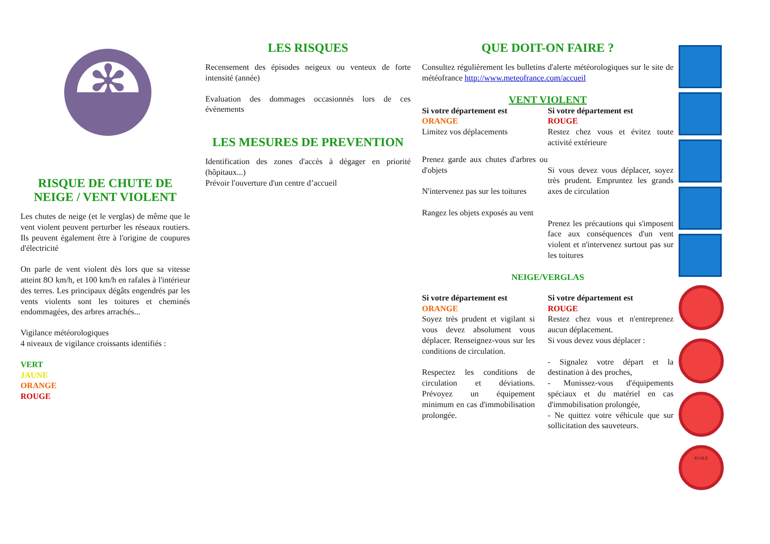✻
RISQUE DE CHUTE DE NEIGE / VENT VIOLENT
Les chutes de neige (et le verglas) de même que le vent violent peuvent perturber les réseaux routiers. Ils peuvent également être à l'origine de coupures d'électricité
On parle de vent violent dès lors que sa vitesse atteint 8O km/h, et 100 km/h en rafales à l'intérieur des terres. Les principaux dégâts engendrés par les vents violents sont les toitures et cheminés endommagées, des arbres arrachés...
Vigilance météorologiques
4 niveaux de vigilance croissants identifiés :
VERT
JAUNE
ORANGE
ROUGE
LES RISQUES
Recensement des épisodes neigeux ou venteux de forte intensité (année)
Evaluation des dommages occasionnés lors de ces évènements
LES MESURES DE PREVENTION
Identification des zones d'accès à dégager en priorité (hôpitaux...)
Prévoir l'ouverture d'un centre d’accueil
QUE DOIT-ON FAIRE ?
Consultez régulièrement les bulletins d'alerte météorologiques sur le site de météofrance http://www.meteofrance.com/accueil
VENT VIOLENT
| Si votre département est ORANGE Limitez vos déplacements | Si votre département est ROUGE Restez chez vous et évitez toute activité extérieure |
| Prenez garde aux chutes d'arbres ou d'objets N'intervenez pas sur les toitures Rangez les objets exposés au vent | Si vous devez vous déplacer, soyez très prudent. Empruntez les grands axes de circulation Prenez les précautions qui s'imposent face aux conséquences d'un vent violent et n'intervenez surtout pas sur les toitures |
NEIGE/VERGLAS
| Si votre département est ORANGE Soyez très prudent et vigilant si vous devez absolument vous déplacer. Renseignez-vous sur les conditions de circulation. Respectez les conditions de circulation et déviations. Prévoyez un équipement minimum en cas d'immobilisation prolongée. | Si votre département est ROUGE Restez chez vous et n'entreprenez aucun déplacement. Si vous devez vous déplacer : - Signalez votre départ et la destination à des proches, - Munissez-vous d'équipements spéciaux et du matériel en cas d'immobilisation prolongée, - Ne quittez votre véhicule que sur sollicitation des sauveteurs. |
ECOLE